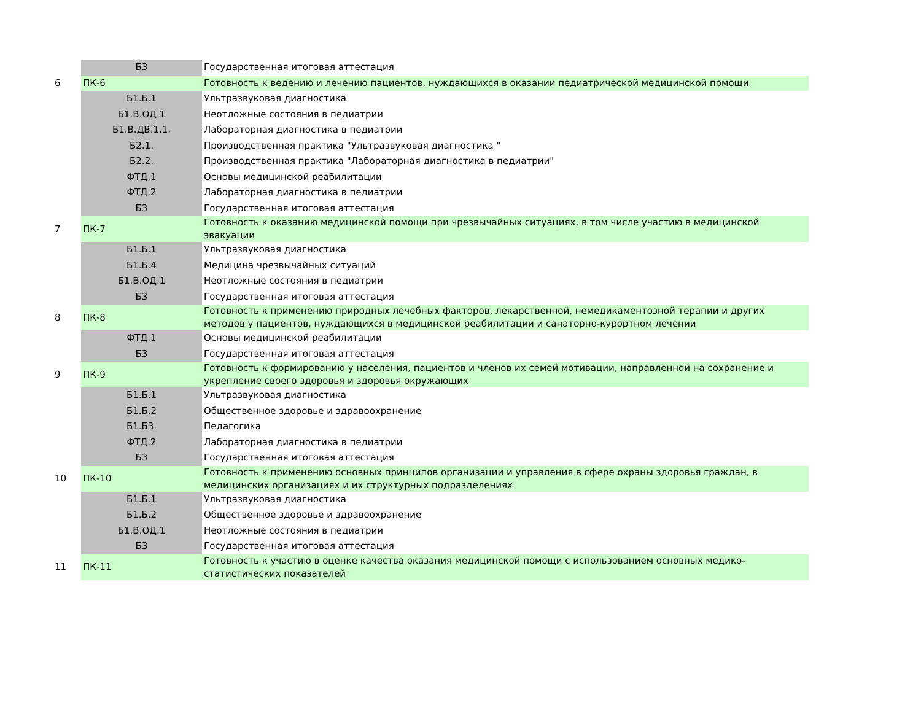| | Б3 | Государственная итоговая аттестация |
| 6 | ПК-6 | Готовность к ведению и лечению пациентов, нуждающихся в оказании педиатрической медицинской помощи |
| | Б1.Б.1 | Ультразвуковая диагностика |
| | Б1.В.ОД.1 | Неотложные состояния в педиатрии |
| | Б1.В.ДВ.1.1. | Лабораторная диагностика в педиатрии |
| | Б2.1. | Производственная практика "Ультразвуковая диагностика " |
| | Б2.2. | Производственная практика "Лабораторная диагностика в педиатрии" |
| | ФТД.1 | Основы медицинской реабилитации |
| | ФТД.2 | Лабораторная диагностика в педиатрии |
| | Б3 | Государственная итоговая аттестация |
| 7 | ПК-7 | Готовность к оказанию медицинской помощи при чрезвычайных ситуациях, в том числе участию в медицинской эвакуации |
| | Б1.Б.1 | Ультразвуковая диагностика |
| | Б1.Б.4 | Медицина чрезвычайных ситуаций |
| | Б1.В.ОД.1 | Неотложные состояния в педиатрии |
| | Б3 | Государственная итоговая аттестация |
| 8 | ПК-8 | Готовность к применению природных лечебных факторов, лекарственной, немедикаментозной терапии и других методов у пациентов, нуждающихся в медицинской реабилитации и санаторно-курортном лечении |
| | ФТД.1 | Основы медицинской реабилитации |
| | Б3 | Государственная итоговая аттестация |
| 9 | ПК-9 | Готовность к формированию у населения, пациентов и членов их семей мотивации, направленной на сохранение и укрепление своего здоровья и здоровья окружающих |
| | Б1.Б.1 | Ультразвуковая диагностика |
| | Б1.Б.2 | Общественное здоровье и здравоохранение |
| | Б1.Б3. | Педагогика |
| | ФТД.2 | Лабораторная диагностика в педиатрии |
| | Б3 | Государственная итоговая аттестация |
| 10 | ПК-10 | Готовность к применению основных принципов организации и управления в сфере охраны здоровья граждан, в медицинских организациях и их структурных подразделениях |
| | Б1.Б.1 | Ультразвуковая диагностика |
| | Б1.Б.2 | Общественное здоровье и здравоохранение |
| | Б1.В.ОД.1 | Неотложные состояния в педиатрии |
| | Б3 | Государственная итоговая аттестация |
| 11 | ПК-11 | Готовность к участию в оценке качества оказания медицинской помощи с использованием основных медико-статистических показателей |